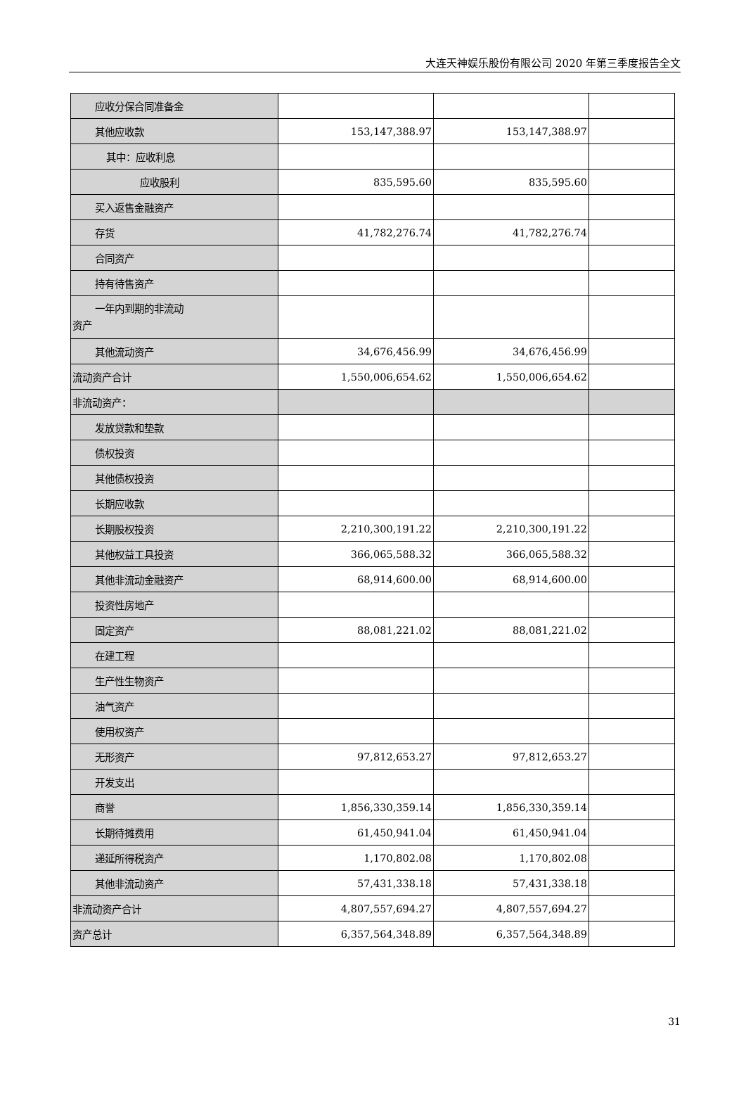大连天神娱乐股份有限公司 2020 年第三季度报告全文
| 应收分保合同准备金 | | | |
| 其他应收款 | 153,147,388.97 | 153,147,388.97 | |
| 其中：应收利息 | | | |
| 应收股利 | 835,595.60 | 835,595.60 | |
| 买入返售金融资产 | | | |
| 存货 | 41,782,276.74 | 41,782,276.74 | |
| 合同资产 | | | |
| 持有待售资产 | | | |
| 一年内到期的非流动 资产 | | | |
| 其他流动资产 | 34,676,456.99 | 34,676,456.99 | |
| 流动资产合计 | 1,550,006,654.62 | 1,550,006,654.62 | |
| 非流动资产： | | | |
| 发放贷款和垫款 | | | |
| 债权投资 | | | |
| 其他债权投资 | | | |
| 长期应收款 | | | |
| 长期股权投资 | 2,210,300,191.22 | 2,210,300,191.22 | |
| 其他权益工具投资 | 366,065,588.32 | 366,065,588.32 | |
| 其他非流动金融资产 | 68,914,600.00 | 68,914,600.00 | |
| 投资性房地产 | | | |
| 固定资产 | 88,081,221.02 | 88,081,221.02 | |
| 在建工程 | | | |
| 生产性生物资产 | | | |
| 油气资产 | | | |
| 使用权资产 | | | |
| 无形资产 | 97,812,653.27 | 97,812,653.27 | |
| 开发支出 | | | |
| 商誉 | 1,856,330,359.14 | 1,856,330,359.14 | |
| 长期待摊费用 | 61,450,941.04 | 61,450,941.04 | |
| 递延所得税资产 | 1,170,802.08 | 1,170,802.08 | |
| 其他非流动资产 | 57,431,338.18 | 57,431,338.18 | |
| 非流动资产合计 | 4,807,557,694.27 | 4,807,557,694.27 | |
| 资产总计 | 6,357,564,348.89 | 6,357,564,348.89 | |
31